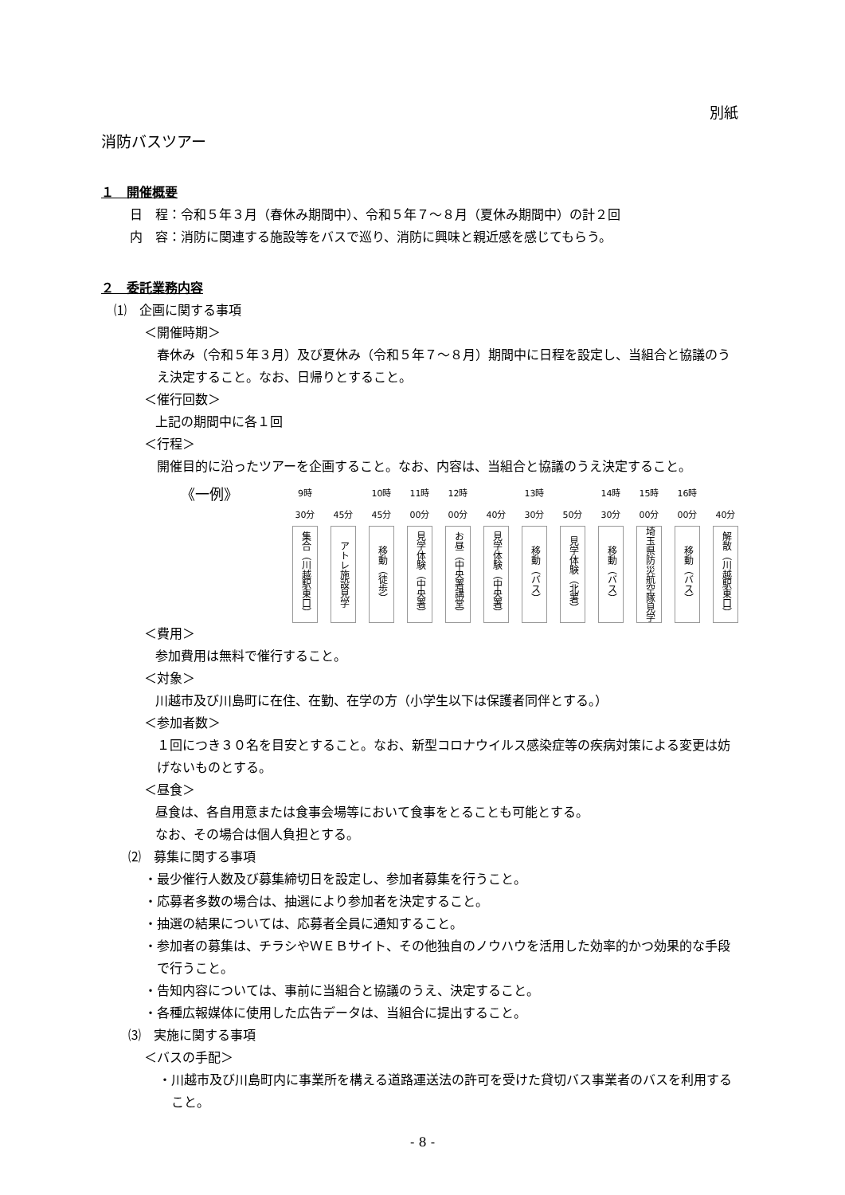別紙
消防バスツアー
１　開催概要
日　程：令和５年３月（春休み期間中）、令和５年７～８月（夏休み期間中）の計２回
内　容：消防に関連する施設等をバスで巡り、消防に興味と親近感を感じてもらう。
２　委託業務内容
⑴　企画に関する事項
＜開催時期＞
春休み（令和５年３月）及び夏休み（令和５年７～８月）期間中に日程を設定し、当組合と協議のうえ決定すること。なお、日帰りとすること。
＜催行回数＞
上記の期間中に各１回
＜行程＞
開催目的に沿ったツアーを企画すること。なお、内容は、当組合と協議のうえ決定すること。
《一例》
9時
30分
集合（川越駅東口）
45分
アトレ施設見学
10時
45分
移動（徒歩）
11時
00分
見学体験（中央署）
12時
00分
お昼（中央署講堂）
40分
見学体験（中央署）
13時
30分
移動（バス）
50分
見学体験（北署）
14時
30分
移動（バス）
15時
00分
埼玉県防災航空隊見学
16時
00分
移動（バス）
40分
解散（川越駅東口）
＜費用＞
参加費用は無料で催行すること。
＜対象＞
川越市及び川島町に在住、在勤、在学の方（小学生以下は保護者同伴とする。）
＜参加者数＞
１回につき３０名を目安とすること。なお、新型コロナウイルス感染症等の疾病対策による変更は妨げないものとする。
＜昼食＞
昼食は、各自用意または食事会場等において食事をとることも可能とする。
なお、その場合は個人負担とする。
⑵　募集に関する事項
・最少催行人数及び募集締切日を設定し、参加者募集を行うこと。
・応募者多数の場合は、抽選により参加者を決定すること。
・抽選の結果については、応募者全員に通知すること。
・参加者の募集は、チラシやＷＥＢサイト、その他独自のノウハウを活用した効率的かつ効果的な手段で行うこと。
・告知内容については、事前に当組合と協議のうえ、決定すること。
・各種広報媒体に使用した広告データは、当組合に提出すること。
⑶　実施に関する事項
＜バスの手配＞
・川越市及び川島町内に事業所を構える道路運送法の許可を受けた貸切バス事業者のバスを利用すること。
- 8 -